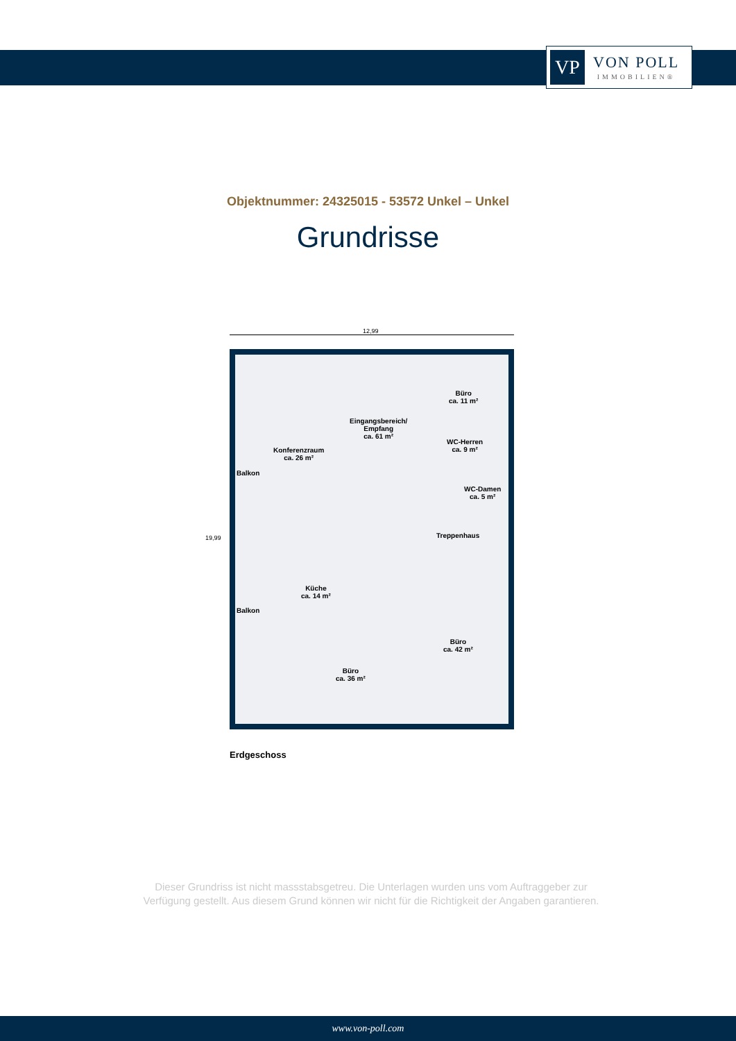VP
VON POLL
IMMOBILIEN®
Objektnummer: 24325015 - 53572 Unkel – Unkel
Grundrisse
12,99
19,99
Eingangsbereich/
Empfang
ca. 61 m²
Büro
ca. 11 m²
WC-Herren
ca. 9 m² Konferenzraum
ca. 26 m²
Balkon
WC-Damen
ca. 5 m²
Treppenhaus
Küche
ca. 14 m²
Balkon
Büro
ca. 42 m²
Büro
ca. 36 m²
Erdgeschoss
Dieser Grundriss ist nicht massstabsgetreu. Die Unterlagen wurden uns vom Auftraggeber zur Verfügung gestellt. Aus diesem Grund können wir nicht für die Richtigkeit der Angaben garantieren.
www.von-poll.com